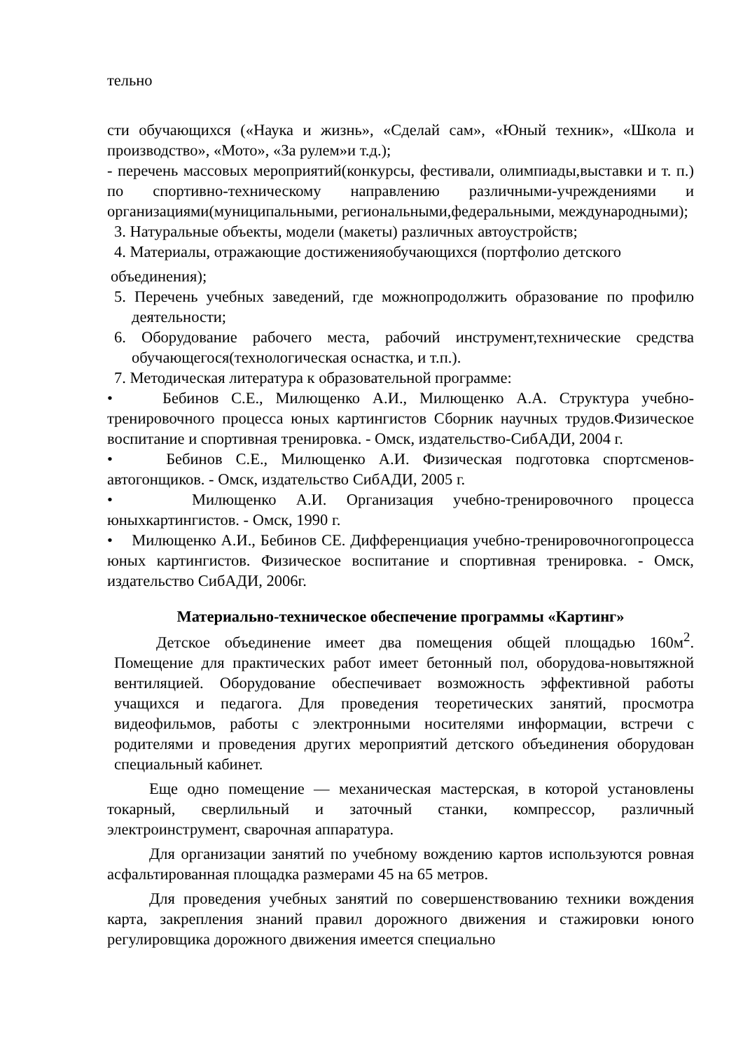тельно
сти обучающихся («Наука и жизнь», «Сделай сам», «Юный техник», «Школа и производство», «Мото», «За рулем»и т.д.);
- перечень массовых мероприятий(конкурсы, фестивали, олимпиады,выставки и т. п.) по спортивно-техническому направлению различными-учреждениями и организациями(муниципальными, региональными,федеральными, международными);
3. Натуральные объекты, модели (макеты) различных автоустройств;
4. Материалы, отражающие достиженияобучающихся (портфолио детского
объединения);
5. Перечень учебных заведений, где можнопродолжить образование по профилю деятельности;
6. Оборудование рабочего места, рабочий инструмент,технические средства обучающегося(технологическая оснастка, и т.п.).
7. Методическая литература к образовательной программе:
• Бебинов С.Е., Милющенко А.И., Милющенко А.А. Структура учебно-тренировочного процесса юных картингистов Сборник научных трудов.Физическое воспитание и спортивная тренировка. - Омск, издательство-СибАДИ, 2004 г.
• Бебинов С.Е., Милющенко А.И. Физическая подготовка спортсменов-автогонщиков. - Омск, издательство СибАДИ, 2005 г.
• Милющенко А.И. Организация учебно-тренировочного процесса юныхкартингистов. - Омск, 1990 г.
• Милющенко А.И., Бебинов СЕ. Дифференциация учебно-тренировочногопроцесса юных картингистов. Физическое воспитание и спортивная тренировка. - Омск, издательство СибАДИ, 2006г.
Материально-техническое обеспечение программы «Картинг»
Детское объединение имеет два помещения общей площадью 160м<sup>2</sup>. Помещение для практических работ имеет бетонный пол, оборудова-новытяжной вентиляцией. Оборудование обеспечивает возможность эффективной работы учащихся и педагога. Для проведения теоретических занятий, просмотра видеофильмов, работы с электронными носителями информации, встречи с родителями и проведения других мероприятий детского объединения оборудован специальный кабинет.
Еще одно помещение — механическая мастерская, в которой установлены токарный, сверлильный и заточный станки, компрессор, различный электроинструмент, сварочная аппаратура.
Для организации занятий по учебному вождению картов используются ровная асфальтированная площадка размерами 45 на 65 метров.
Для проведения учебных занятий по совершенствованию техники вождения карта, закрепления знаний правил дорожного движения и стажировки юного регулировщика дорожного движения имеется специально